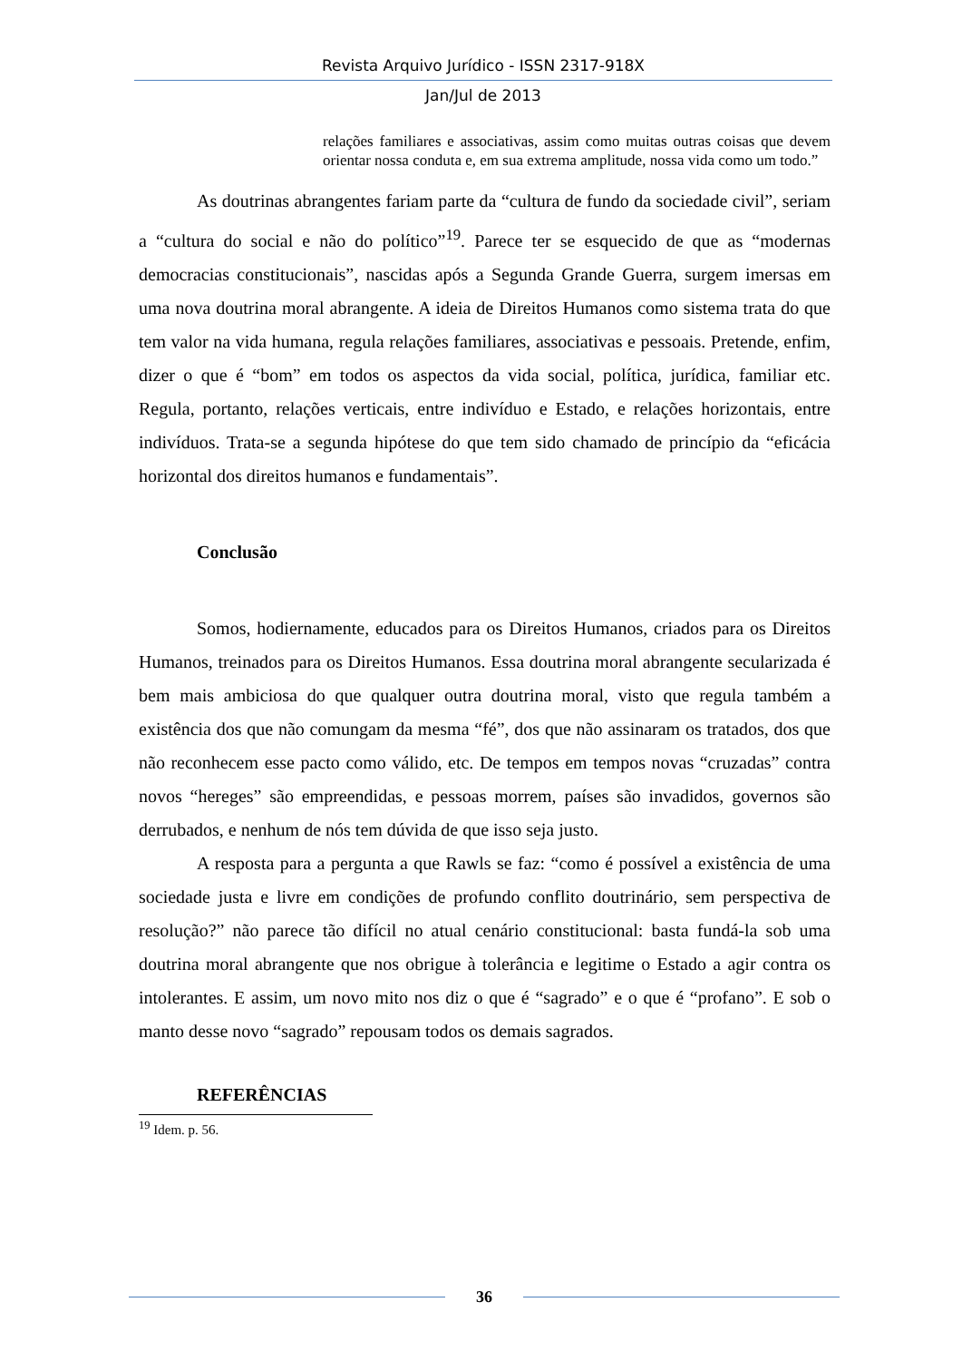Revista Arquivo Jurídico - ISSN 2317-918X
Jan/Jul de 2013
relações familiares e associativas, assim como muitas outras coisas que devem orientar nossa conduta e, em sua extrema amplitude, nossa vida como um todo.”
As doutrinas abrangentes fariam parte da “cultura de fundo da sociedade civil”, seriam a “cultura do social e não do político”<sup>19</sup>. Parece ter se esquecido de que as “modernas democracias constitucionais”, nascidas após a Segunda Grande Guerra, surgem imersas em uma nova doutrina moral abrangente. A ideia de Direitos Humanos como sistema trata do que tem valor na vida humana, regula relações familiares, associativas e pessoais. Pretende, enfim, dizer o que é “bom” em todos os aspectos da vida social, política, jurídica, familiar etc. Regula, portanto, relações verticais, entre indivíduo e Estado, e relações horizontais, entre indivíduos. Trata-se a segunda hipótese do que tem sido chamado de princípio da “eficácia horizontal dos direitos humanos e fundamentais”.
Conclusão
Somos, hodiernamente, educados para os Direitos Humanos, criados para os Direitos Humanos, treinados para os Direitos Humanos. Essa doutrina moral abrangente secularizada é bem mais ambiciosa do que qualquer outra doutrina moral, visto que regula também a existência dos que não comungam da mesma “fé”, dos que não assinaram os tratados, dos que não reconhecem esse pacto como válido, etc. De tempos em tempos novas “cruzadas” contra novos “hereges” são empreendidas, e pessoas morrem, países são invadidos, governos são derrubados, e nenhum de nós tem dúvida de que isso seja justo.
A resposta para a pergunta a que Rawls se faz: “como é possível a existência de uma sociedade justa e livre em condições de profundo conflito doutrinário, sem perspectiva de resolução?” não parece tão difícil no atual cenário constitucional: basta fundá-la sob uma doutrina moral abrangente que nos obrigue à tolerância e legitime o Estado a agir contra os intolerantes. E assim, um novo mito nos diz o que é “sagrado” e o que é “profano”. E sob o manto desse novo “sagrado” repousam todos os demais sagrados.
REFERÊNCIAS
<sup>19</sup> Idem. p. 56.
36